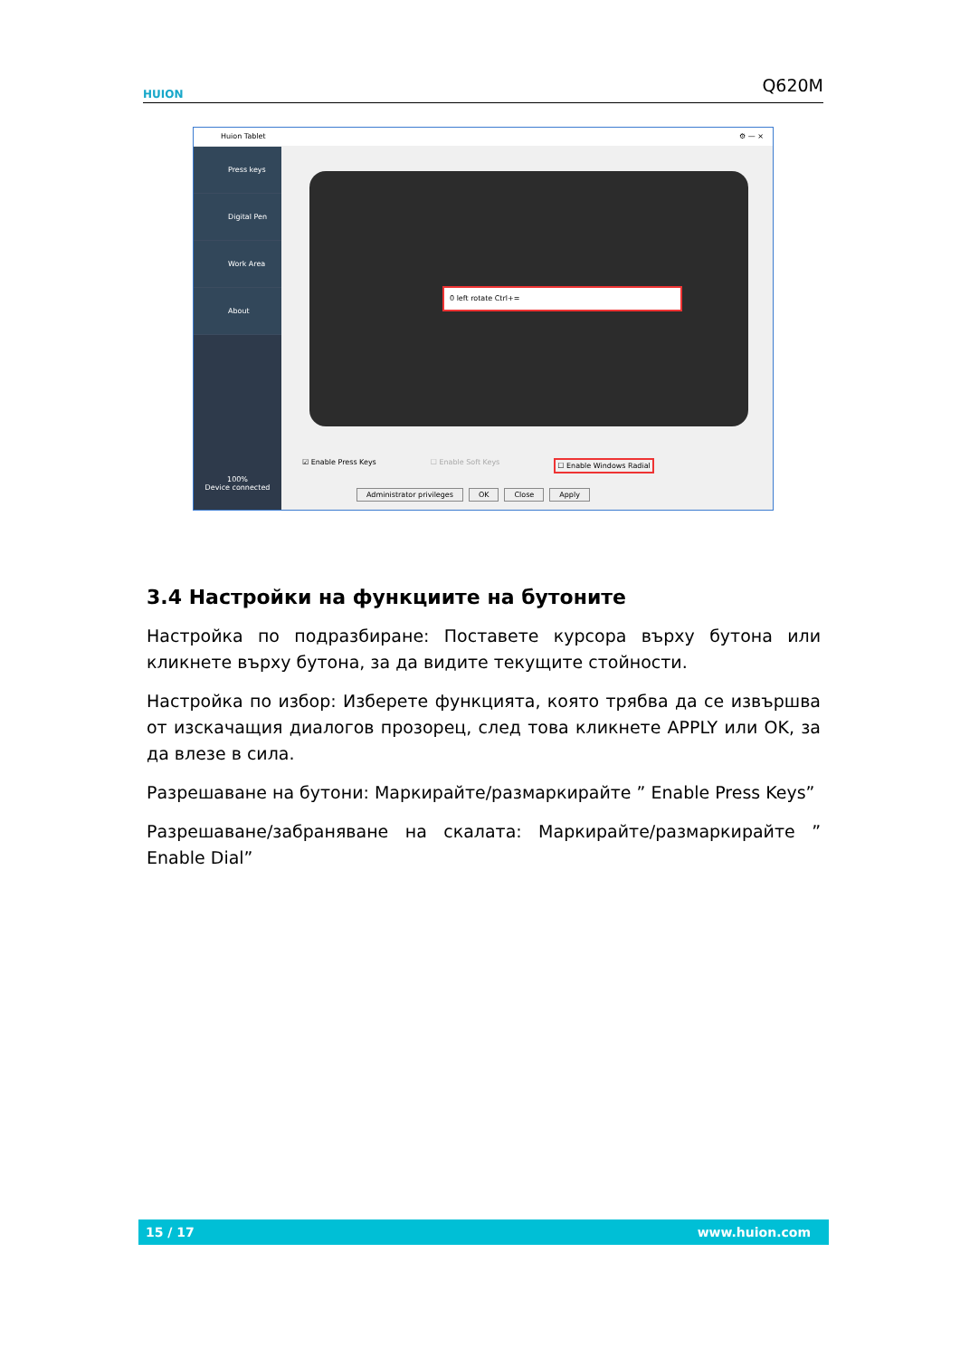HUION
Q620M
Huion Tablet ⚙ — ×
Press keys
Digital Pen
Work Area
About
100%
Device connected
0 left rotate Ctrl+=
☑ Enable Press Keys ☐ Enable Soft Keys ☐ Enable Windows Radial
Administrator privileges OK Close Apply
3.4 Настройки на функциите на бутоните
Настройка по подразбиране: Поставете курсора върху бутона или кликнете върху бутона, за да видите текущите стойности.
Настройка по избор: Изберете функцията, която трябва да се извършва от изскачащия диалогов прозорец, след това кликнете APPLY или OK, за да влезе в сила.
Разрешаване на бутони: Маркирайте/размаркирайте ” Enable Press Keys”
Разрешаване/забраняване на скалата: Маркирайте/размаркирайте ” Enable Dial”
15 / 17 www.huion.com